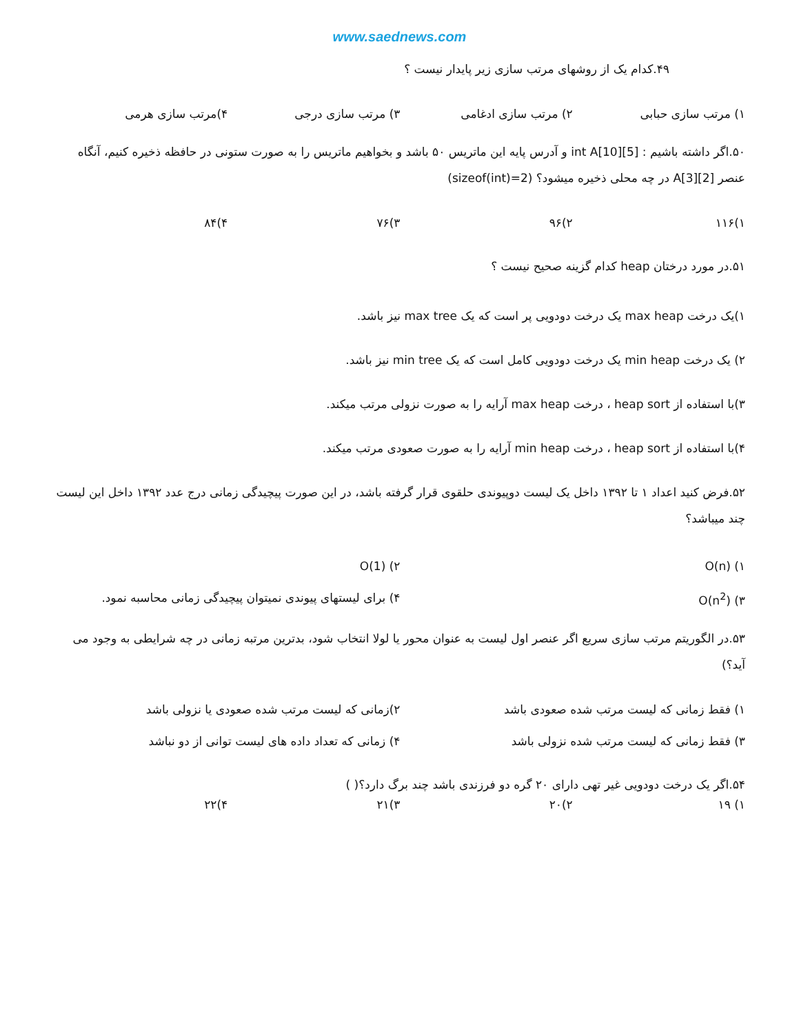www.saednews.com
۴۹.کدام یک از روشهای مرتب سازی زیر پایدار نیست ؟
۱) مرتب سازی حبابی ۲) مرتب سازی ادغامی ۳) مرتب سازی درجی ۴)مرتب سازی هرمی
۵۰.اگر داشته باشیم : int A[10][5] و آدرس پایه این ماتریس ۵۰ باشد و بخواهیم ماتریس را به صورت ستونی در حافظه ذخیره کنیم، آنگاه عنصر A[3][2] در چه محلی ذخیره میشود؟ (sizeof(int)=2)
۱)۱۱۶ ۲)۹۶ ۳)۷۶ ۴)۸۴
۵۱.در مورد درختان heap کدام گزینه صحیح نیست ؟
۱)یک درخت max heap یک درخت دودویی پر است که یک max tree نیز باشد.
۲) یک درخت min heap یک درخت دودویی کامل است که یک min tree نیز باشد.
۳)با استفاده از heap sort ، درخت max heap آرایه را به صورت نزولی مرتب میکند.
۴)با استفاده از heap sort ، درخت min heap آرایه را به صورت صعودی مرتب میکند.
۵۲.فرض کنید اعداد ۱ تا ۱۳۹۲ داخل یک لیست دوپیوندی حلقوی قرار گرفته باشد، در این صورت پیچیدگی زمانی درج عدد ۱۳۹۲ داخل این لیست چند میباشد؟
۱) O(n) ۲) O(1)
۳) O(n<sup>2</sup>) ۴) برای لیستهای پیوندی نمیتوان پیچیدگی زمانی محاسبه نمود.
۵۳.در الگوریتم مرتب سازی سریع اگر عنصر اول لیست به عنوان محور یا لولا انتخاب شود، بدترین مرتبه زمانی در چه شرایطی به وجود می آید؟)
۱) فقط زمانی که لیست مرتب شده صعودی باشد ۲)زمانی که لیست مرتب شده صعودی یا نزولی باشد
۳) فقط زمانی که لیست مرتب شده نزولی باشد ۴) زمانی که تعداد داده های لیست توانی از دو نباشد
۵۴.اگر یک درخت دودویی غیر تهی دارای ۲۰ گره دو فرزندی باشد چند برگ دارد؟( )
۱) ۱۹ ۲)۲۰ ۳)۲۱ ۴)۲۲